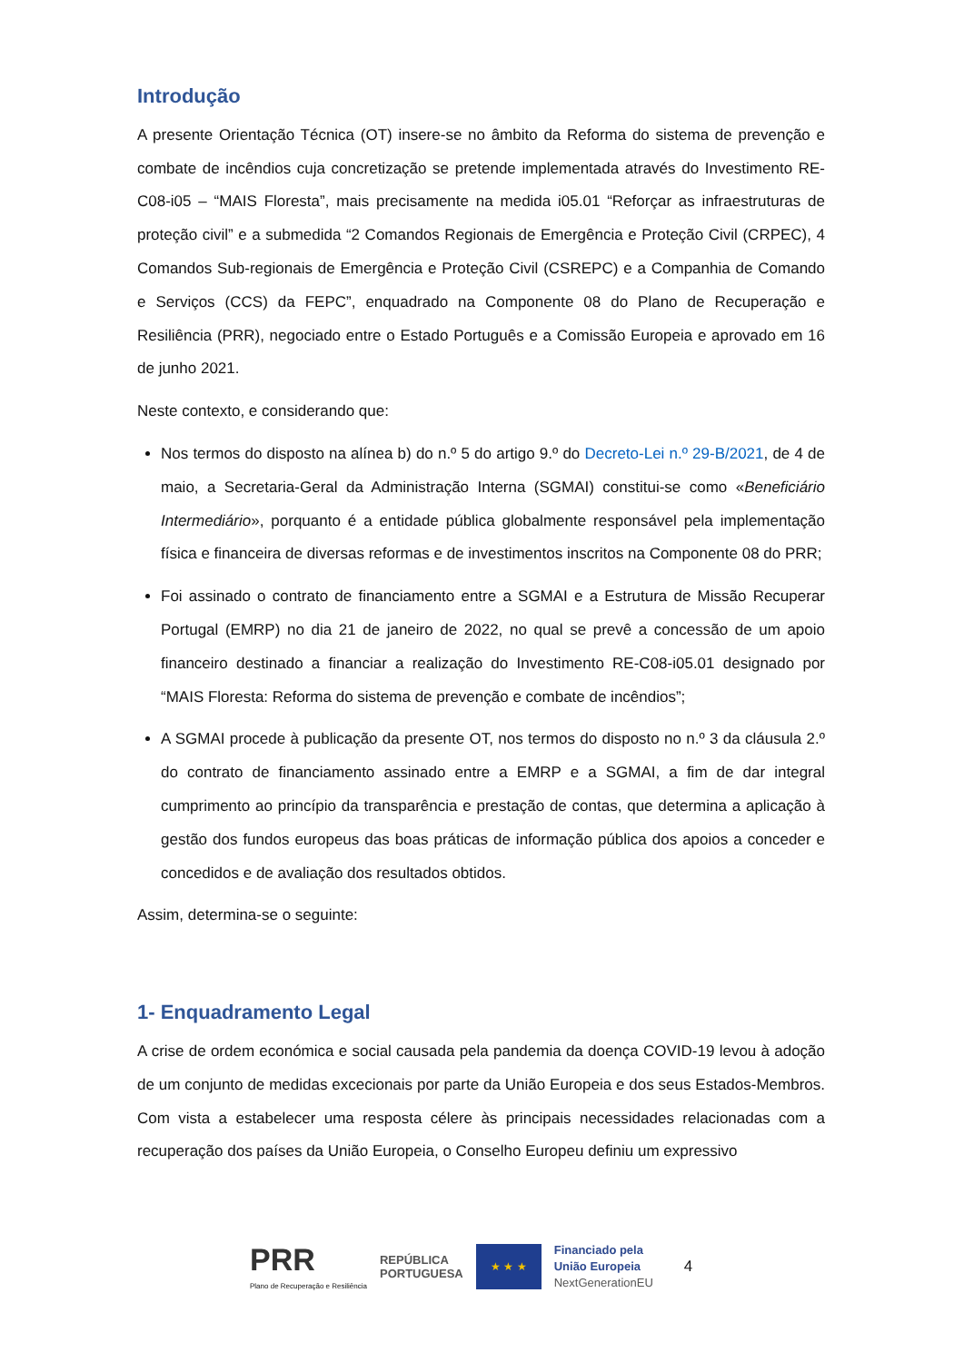Introdução
A presente Orientação Técnica (OT) insere-se no âmbito da Reforma do sistema de prevenção e combate de incêndios cuja concretização se pretende implementada através do Investimento RE-C08-i05 – “MAIS Floresta”, mais precisamente na medida i05.01 “Reforçar as infraestruturas de proteção civil” e a submedida “2 Comandos Regionais de Emergência e Proteção Civil (CRPEC), 4 Comandos Sub-regionais de Emergência e Proteção Civil (CSREPC) e a Companhia de Comando e Serviços (CCS) da FEPC”, enquadrado na Componente 08 do Plano de Recuperação e Resiliência (PRR), negociado entre o Estado Português e a Comissão Europeia e aprovado em 16 de junho 2021.
Neste contexto, e considerando que:
Nos termos do disposto na alínea b) do n.º 5 do artigo 9.º do Decreto-Lei n.º 29-B/2021, de 4 de maio, a Secretaria-Geral da Administração Interna (SGMAI) constitui-se como «Beneficiário Intermediário», porquanto é a entidade pública globalmente responsável pela implementação física e financeira de diversas reformas e de investimentos inscritos na Componente 08 do PRR;
Foi assinado o contrato de financiamento entre a SGMAI e a Estrutura de Missão Recuperar Portugal (EMRP) no dia 21 de janeiro de 2022, no qual se prevê a concessão de um apoio financeiro destinado a financiar a realização do Investimento RE-C08-i05.01 designado por “MAIS Floresta: Reforma do sistema de prevenção e combate de incêndios”;
A SGMAI procede à publicação da presente OT, nos termos do disposto no n.º 3 da cláusula 2.º do contrato de financiamento assinado entre a EMRP e a SGMAI, a fim de dar integral cumprimento ao princípio da transparência e prestação de contas, que determina a aplicação à gestão dos fundos europeus das boas práticas de informação pública dos apoios a conceder e concedidos e de avaliação dos resultados obtidos.
Assim, determina-se o seguinte:
1- Enquadramento Legal
A crise de ordem económica e social causada pela pandemia da doença COVID-19 levou à adoção de um conjunto de medidas excecionais por parte da União Europeia e dos seus Estados-Membros. Com vista a estabelecer uma resposta célere às principais necessidades relacionadas com a recuperação dos países da União Europeia, o Conselho Europeu definiu um expressivo
PRR
Plano de Recuperação e Resiliência
REPÚBLICA
PORTUGUESA
★ ★ ★
Financiado pela
União Europeia
NextGenerationEU
4